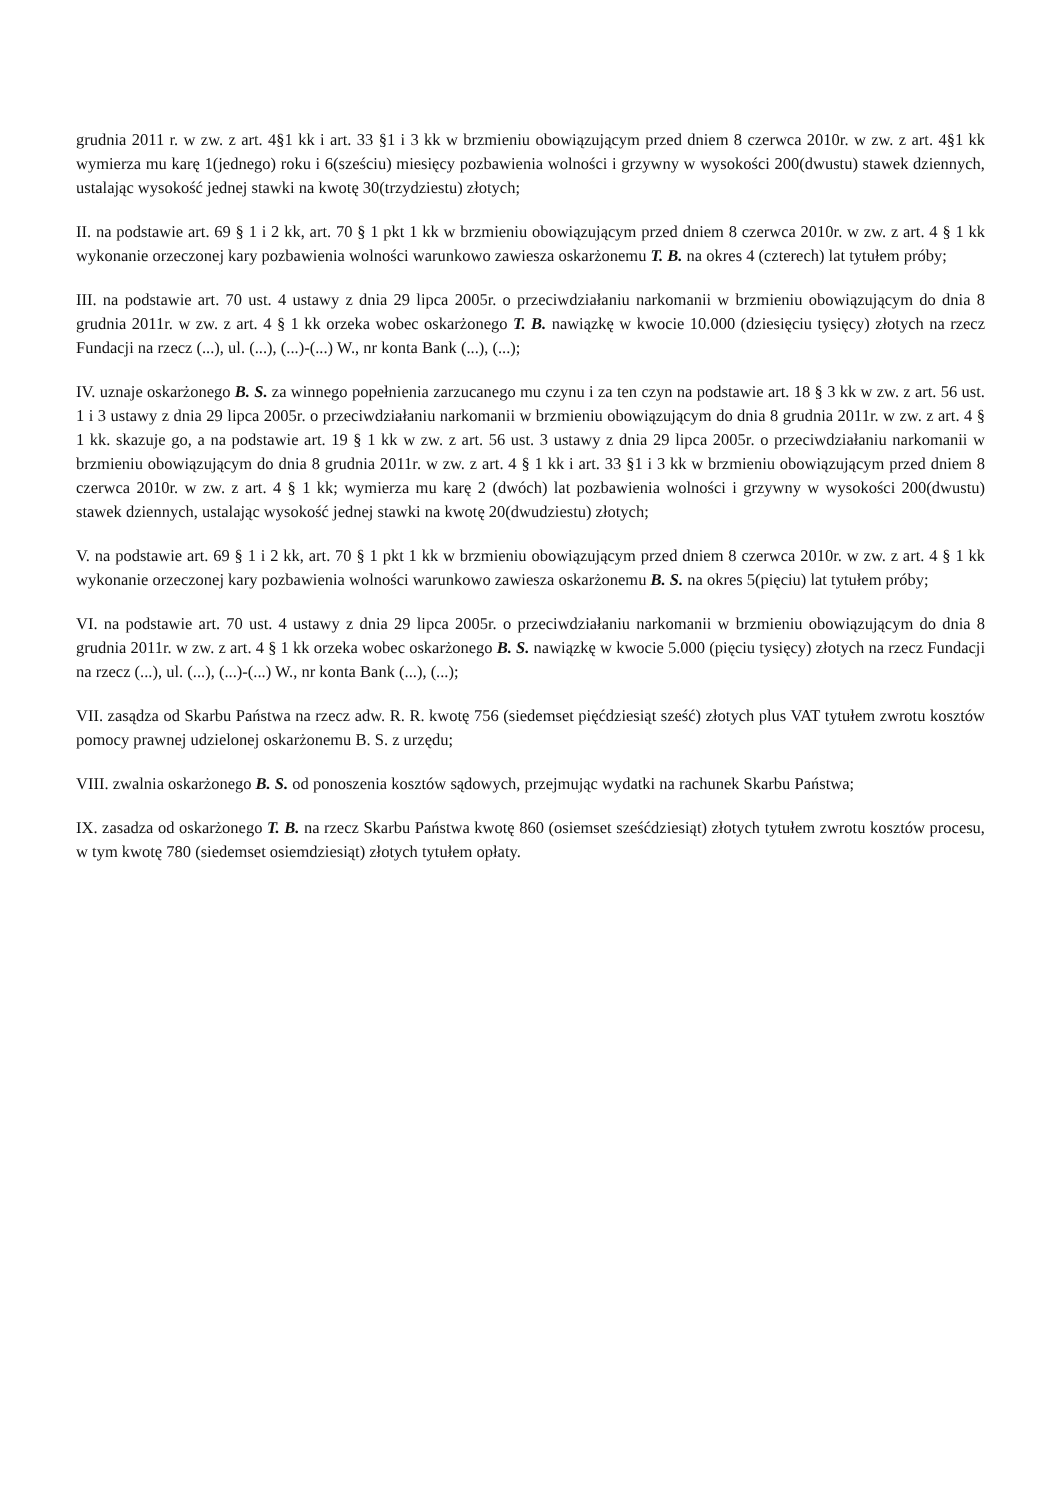grudnia 2011 r. w zw. z art. 4§1 kk i art. 33 §1 i 3 kk w brzmieniu obowiązującym przed dniem 8 czerwca 2010r. w zw. z art. 4§1 kk wymierza mu karę 1(jednego) roku i 6(sześciu) miesięcy pozbawienia wolności i grzywny w wysokości 200(dwustu) stawek dziennych, ustalając wysokość jednej stawki na kwotę 30(trzydziestu) złotych;
II. na podstawie art. 69 § 1 i 2 kk, art. 70 § 1 pkt 1 kk w brzmieniu obowiązującym przed dniem 8 czerwca 2010r. w zw. z art. 4 § 1 kk wykonanie orzeczonej kary pozbawienia wolności warunkowo zawiesza oskarżonemu T. B. na okres 4 (czterech) lat tytułem próby;
III. na podstawie art. 70 ust. 4 ustawy z dnia 29 lipca 2005r. o przeciwdziałaniu narkomanii w brzmieniu obowiązującym do dnia 8 grudnia 2011r. w zw. z art. 4 § 1 kk orzeka wobec oskarżonego T. B. nawiązkę w kwocie 10.000 (dziesięciu tysięcy) złotych na rzecz Fundacji na rzecz (...), ul. (...), (...)-(...) W., nr konta Bank (...), (...);
IV. uznaje oskarżonego B. S. za winnego popełnienia zarzucanego mu czynu i za ten czyn na podstawie art. 18 § 3 kk w zw. z art. 56 ust. 1 i 3 ustawy z dnia 29 lipca 2005r. o przeciwdziałaniu narkomanii w brzmieniu obowiązującym do dnia 8 grudnia 2011r. w zw. z art. 4 § 1 kk. skazuje go, a na podstawie art. 19 § 1 kk w zw. z art. 56 ust. 3 ustawy z dnia 29 lipca 2005r. o przeciwdziałaniu narkomanii w brzmieniu obowiązującym do dnia 8 grudnia 2011r. w zw. z art. 4 § 1 kk i art. 33 §1 i 3 kk w brzmieniu obowiązującym przed dniem 8 czerwca 2010r. w zw. z art. 4 § 1 kk; wymierza mu karę 2 (dwóch) lat pozbawienia wolności i grzywny w wysokości 200(dwustu) stawek dziennych, ustalając wysokość jednej stawki na kwotę 20(dwudziestu) złotych;
V. na podstawie art. 69 § 1 i 2 kk, art. 70 § 1 pkt 1 kk w brzmieniu obowiązującym przed dniem 8 czerwca 2010r. w zw. z art. 4 § 1 kk wykonanie orzeczonej kary pozbawienia wolności warunkowo zawiesza oskarżonemu B. S. na okres 5(pięciu) lat tytułem próby;
VI. na podstawie art. 70 ust. 4 ustawy z dnia 29 lipca 2005r. o przeciwdziałaniu narkomanii w brzmieniu obowiązującym do dnia 8 grudnia 2011r. w zw. z art. 4 § 1 kk orzeka wobec oskarżonego B. S. nawiązkę w kwocie 5.000 (pięciu tysięcy) złotych na rzecz Fundacji na rzecz (...), ul. (...), (...)-(...) W., nr konta Bank (...), (...);
VII. zasądza od Skarbu Państwa na rzecz adw. R. R. kwotę 756 (siedemset pięćdziesiąt sześć) złotych plus VAT tytułem zwrotu kosztów pomocy prawnej udzielonej oskarżonemu B. S. z urzędu;
VIII. zwalnia oskarżonego B. S. od ponoszenia kosztów sądowych, przejmując wydatki na rachunek Skarbu Państwa;
IX. zasadza od oskarżonego T. B. na rzecz Skarbu Państwa kwotę 860 (osiemset sześćdziesiąt) złotych tytułem zwrotu kosztów procesu, w tym kwotę 780 (siedemset osiemdziesiąt) złotych tytułem opłaty.